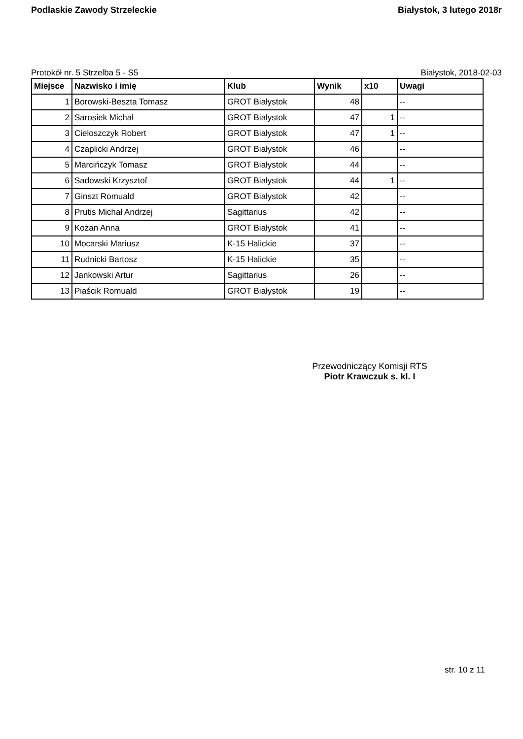Podlaskie Zawody Strzeleckie Białystok, 3 lutego 2018r
Protokół nr. 5 Strzelba 5 - S5 Białystok, 2018-02-03
| Miejsce | Nazwisko i imię | Klub | Wynik | x10 | Uwagi |
| --- | --- | --- | --- | --- | --- |
| 1 | Borowski-Beszta Tomasz | GROT Białystok | 48 | | -- |
| 2 | Sarosiek Michał | GROT Białystok | 47 | 1 | -- |
| 3 | Cieloszczyk Robert | GROT Białystok | 47 | 1 | -- |
| 4 | Czaplicki Andrzej | GROT Białystok | 46 | | -- |
| 5 | Marcińczyk Tomasz | GROT Białystok | 44 | | -- |
| 6 | Sadowski Krzysztof | GROT Białystok | 44 | 1 | -- |
| 7 | Ginszt Romuald | GROT Białystok | 42 | | -- |
| 8 | Prutis Michał Andrzej | Sagittarius | 42 | | -- |
| 9 | Kożan Anna | GROT Białystok | 41 | | -- |
| 10 | Mocarski Mariusz | K-15 Halickie | 37 | | -- |
| 11 | Rudnicki Bartosz | K-15 Halickie | 35 | | -- |
| 12 | Jankowski Artur | Sagittarius | 26 | | -- |
| 13 | Piaścik Romuald | GROT Białystok | 19 | | -- |
Przewodniczący Komisji RTS
Piotr Krawczuk s. kl. I
str. 10 z 11